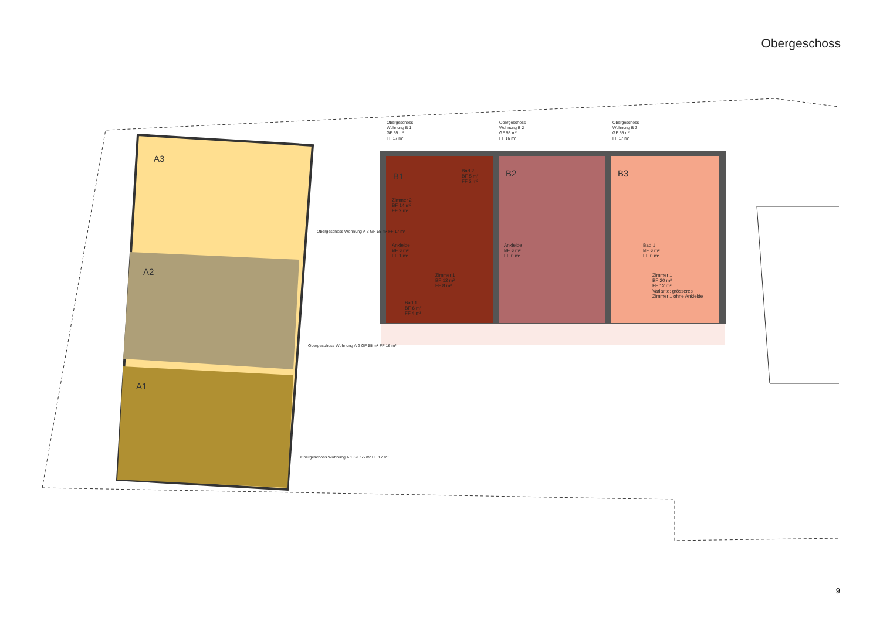Obergeschoss
A3
A2
A1
B1 B2 B3
Obergeschoss
Wohnung B 1
GF 55 m²
FF 17 m²
Obergeschoss
Wohnung B 2
GF 55 m²
FF 16 m²
Obergeschoss
Wohnung B 3
GF 55 m²
FF 17 m²
Obergeschoss Wohnung A 3 GF 55 m² FF 17 m²
Obergeschoss Wohnung A 2 GF 55 m² FF 16 m²
Obergeschoss Wohnung A 1 GF 55 m² FF 17 m²
Bad 2
BF 5 m²
FF 2 m²
Zimmer 2
BF 14 m²
FF 2 m²
Ankleide
BF 6 m²
FF 1 m²
Zimmer 1
BF 12 m²
FF 8 m²
Bad 1
BF 6 m²
FF 4 m²
Ankleide
BF 6 m²
FF 0 m²
Bad 1
BF 6 m²
FF 0 m²
Zimmer 1
BF 20 m²
FF 12 m²
Variante: grösseres
Zimmer 1 ohne Ankleide
9